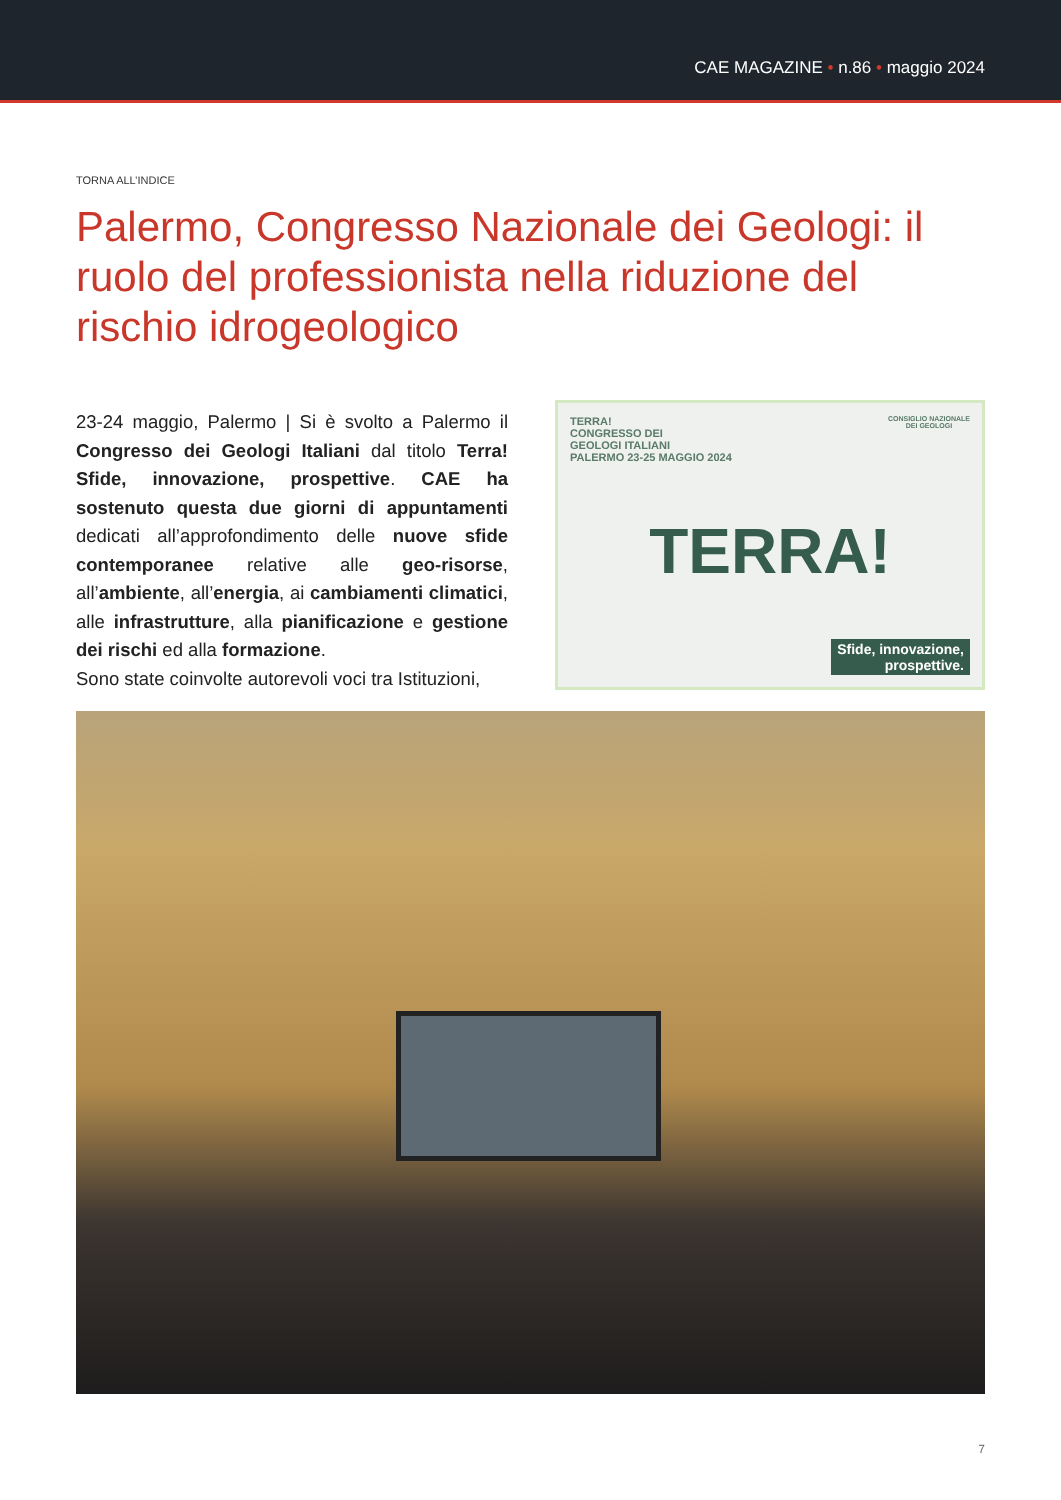CAE MAGAZINE • n.86 • maggio 2024
TORNA ALL’INDICE
Palermo, Congresso Nazionale dei Geologi: il ruolo del professionista nella riduzione del rischio idrogeologico
23-24 maggio, Palermo | Si è svolto a Palermo il Congresso dei Geologi Italiani dal titolo Terra! Sfide, innovazione, prospettive. CAE ha sostenuto questa due giorni di appuntamenti dedicati all’approfondimento delle nuove sfide contemporanee relative alle geo-risorse, all’ambiente, all’energia, ai cambiamenti climatici, alle infrastrutture, alla pianificazione e gestione dei rischi ed alla formazione.
Sono state coinvolte autorevoli voci tra Istituzioni,
TERRA!
CONGRESSO DEI
GEOLOGI ITALIANI
PALERMO 23-25 MAGGIO 2024
CONSIGLIO NAZIONALE
DEI GEOLOGI
TERRA!
Sfide, innovazione,
prospettive.
7